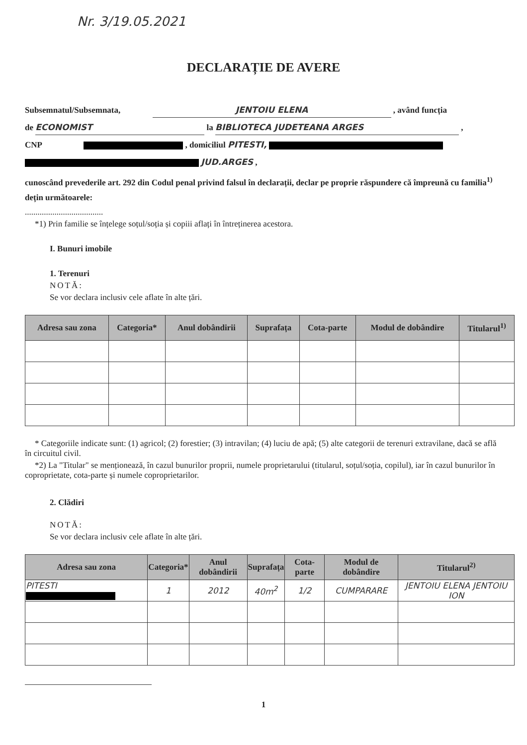Nr. 3/19.05.2021
DECLARAȚIE DE AVERE
Subsemnatul/Subsemnata, JENTOIU ELENA , având funcția
de ECONOMIST la BIBLIOTECA JUDETEANA ARGES ,
CNP , domiciliul PITESTI,
JUD.ARGES ,
cunoscând prevederile art. 292 din Codul penal privind falsul în declarații, declar pe proprie răspundere că împreună cu familia<sup>1)</sup> dețin următoarele:
.....................................
*1) Prin familie se înțelege soțul/soția și copiii aflați în întreținerea acestora.
I. Bunuri imobile
1. Terenuri
NOTĂ:
Se vor declara inclusiv cele aflate în alte țări.
| Adresa sau zona | Categoria* | Anul dobândirii | Suprafața | Cota-parte | Modul de dobândire | Titularul<sup>1)</sup> |
| --- | --- | --- | --- | --- | --- | --- |
* Categoriile indicate sunt: (1) agricol; (2) forestier; (3) intravilan; (4) luciu de apă; (5) alte categorii de terenuri extravilane, dacă se află în circuitul civil.
*2) La "Titular" se menționează, în cazul bunurilor proprii, numele proprietarului (titularul, soțul/soția, copilul), iar în cazul bunurilor în coproprietate, cota-parte și numele coproprietarilor.
2. Clădiri
NOTĂ:
Se vor declara inclusiv cele aflate în alte țări.
| Adresa sau zona | Categoria* | Anul dobândirii | Suprafața | Cota-parte | Modul de dobândire | Titularul<sup>2)</sup> |
| --- | --- | --- | --- | --- | --- | --- |
| PITESTI | 1 | 2012 | 40m<sup>2</sup> | 1/2 | CUMPARARE | JENTOIU ELENA JENTOIU ION |
1